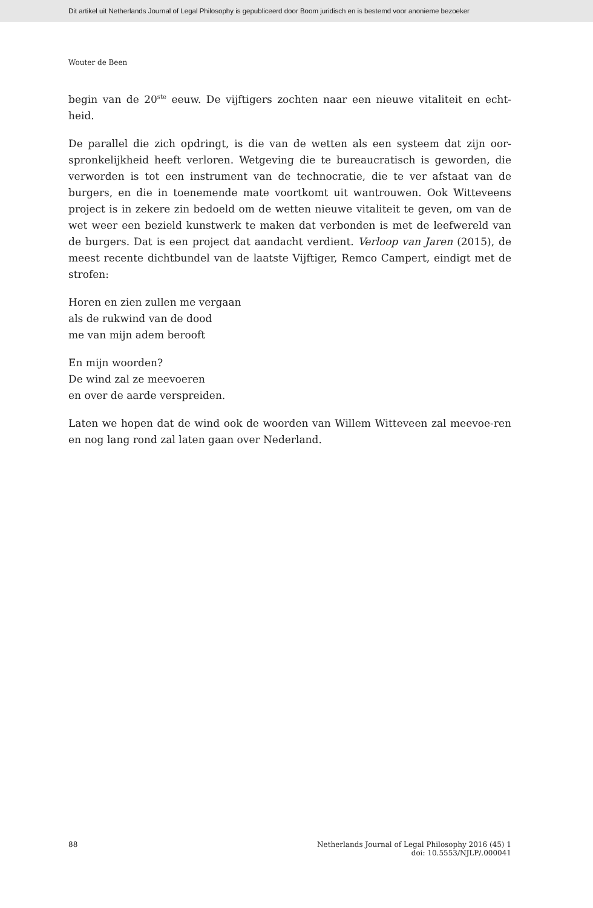Dit artikel uit Netherlands Journal of Legal Philosophy is gepubliceerd door Boom juridisch en is bestemd voor anonieme bezoeker
Wouter de Been
begin van de 20<sup>ste</sup> eeuw. De vijftigers zochten naar een nieuwe vitaliteit en echt-heid.
De parallel die zich opdringt, is die van de wetten als een systeem dat zijn oor-spronkelijkheid heeft verloren. Wetgeving die te bureaucratisch is geworden, die verworden is tot een instrument van de technocratie, die te ver afstaat van de burgers, en die in toenemende mate voortkomt uit wantrouwen. Ook Witteveens project is in zekere zin bedoeld om de wetten nieuwe vitaliteit te geven, om van de wet weer een bezield kunstwerk te maken dat verbonden is met de leefwereld van de burgers. Dat is een project dat aandacht verdient. Verloop van Jaren (2015), de meest recente dichtbundel van de laatste Vijftiger, Remco Campert, eindigt met de strofen:
Horen en zien zullen me vergaan
als de rukwind van de dood
me van mijn adem berooft
En mijn woorden?
De wind zal ze meevoeren
en over de aarde verspreiden.
Laten we hopen dat de wind ook de woorden van Willem Witteveen zal meevoe-ren en nog lang rond zal laten gaan over Nederland.
88 Netherlands Journal of Legal Philosophy 2016 (45) 1
doi: 10.5553/NJLP/.000041